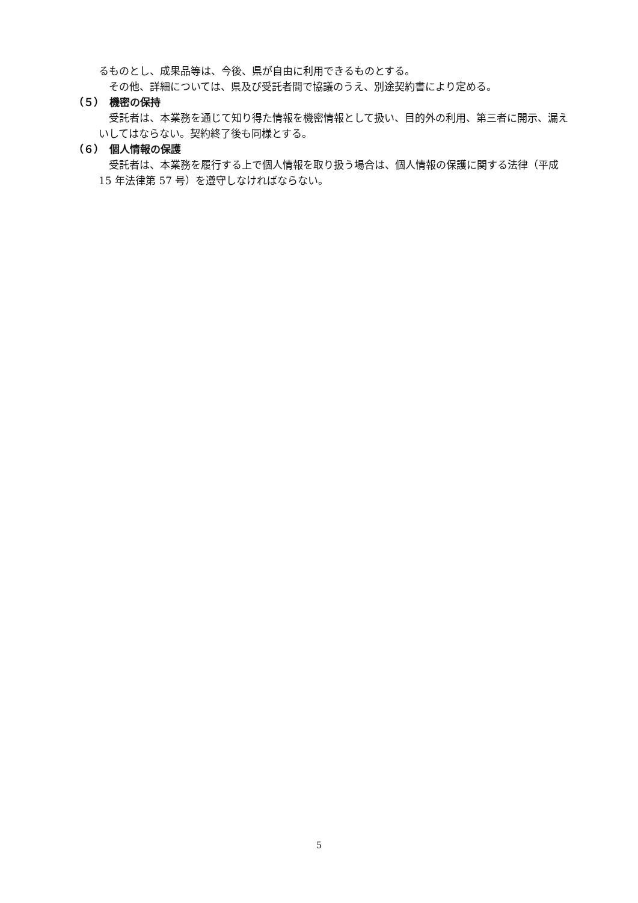るものとし、成果品等は、今後、県が自由に利用できるものとする。
　その他、詳細については、県及び受託者間で協議のうえ、別途契約書により定める。
（５）　機密の保持
　受託者は、本業務を通じて知り得た情報を機密情報として扱い、目的外の利用、第三者に開示、漏えいしてはならない。契約終了後も同様とする。
（６）　個人情報の保護
　受託者は、本業務を履行する上で個人情報を取り扱う場合は、個人情報の保護に関する法律（平成 15 年法律第 57 号）を遵守しなければならない。
5